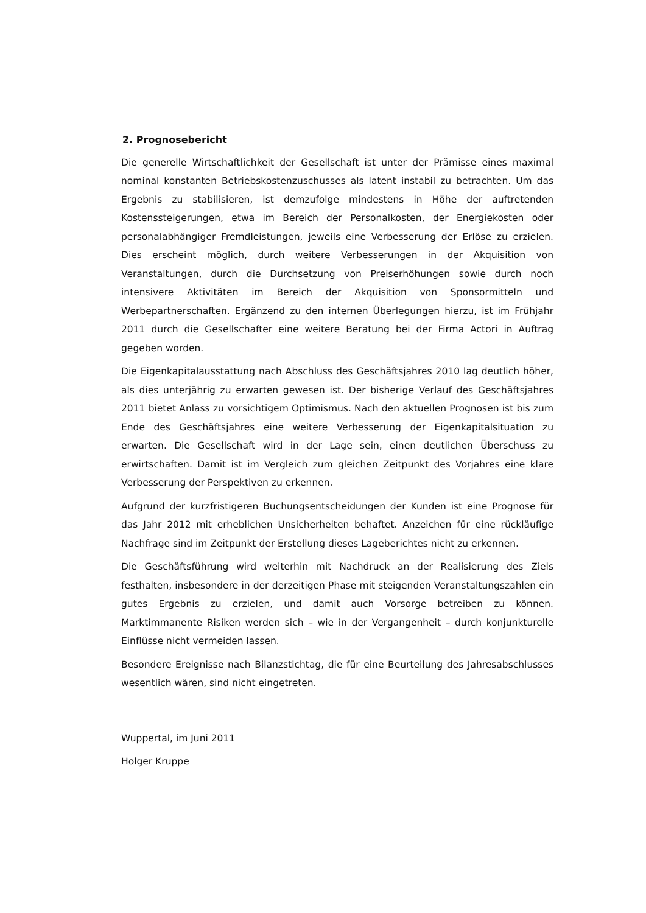2. Prognosebericht
Die generelle Wirtschaftlichkeit der Gesellschaft ist unter der Prämisse eines maximal nominal konstanten Betriebskostenzuschusses als latent instabil zu betrachten. Um das Ergebnis zu stabilisieren, ist demzufolge mindestens in Höhe der auftretenden Kostenssteigerungen, etwa im Bereich der Personalkosten, der Energiekosten oder personalabhängiger Fremdleistungen, jeweils eine Verbesserung der Erlöse zu erzielen. Dies erscheint möglich, durch weitere Verbesserungen in der Akquisition von Veranstaltungen, durch die Durchsetzung von Preiserhöhungen sowie durch noch intensivere Aktivitäten im Bereich der Akquisition von Sponsormitteln und Werbepartnerschaften. Ergänzend zu den internen Überlegungen hierzu, ist im Frühjahr 2011 durch die Gesellschafter eine weitere Beratung bei der Firma Actori in Auftrag gegeben worden.
Die Eigenkapitalausstattung nach Abschluss des Geschäftsjahres 2010 lag deutlich höher, als dies unterjährig zu erwarten gewesen ist. Der bisherige Verlauf des Geschäftsjahres 2011 bietet Anlass zu vorsichtigem Optimismus. Nach den aktuellen Prognosen ist bis zum Ende des Geschäftsjahres eine weitere Verbesserung der Eigenkapitalsituation zu erwarten. Die Gesellschaft wird in der Lage sein, einen deutlichen Überschuss zu erwirtschaften. Damit ist im Vergleich zum gleichen Zeitpunkt des Vorjahres eine klare Verbesserung der Perspektiven zu erkennen.
Aufgrund der kurzfristigeren Buchungsentscheidungen der Kunden ist eine Prognose für das Jahr 2012 mit erheblichen Unsicherheiten behaftet. Anzeichen für eine rückläufige Nachfrage sind im Zeitpunkt der Erstellung dieses Lageberichtes nicht zu erkennen.
Die Geschäftsführung wird weiterhin mit Nachdruck an der Realisierung des Ziels festhalten, insbesondere in der derzeitigen Phase mit steigenden Veranstaltungszahlen ein gutes Ergebnis zu erzielen, und damit auch Vorsorge betreiben zu können. Marktimmanente Risiken werden sich – wie in der Vergangenheit – durch konjunkturelle Einflüsse nicht vermeiden lassen.
Besondere Ereignisse nach Bilanzstichtag, die für eine Beurteilung des Jahresabschlusses wesentlich wären, sind nicht eingetreten.
Wuppertal, im Juni 2011
Holger Kruppe